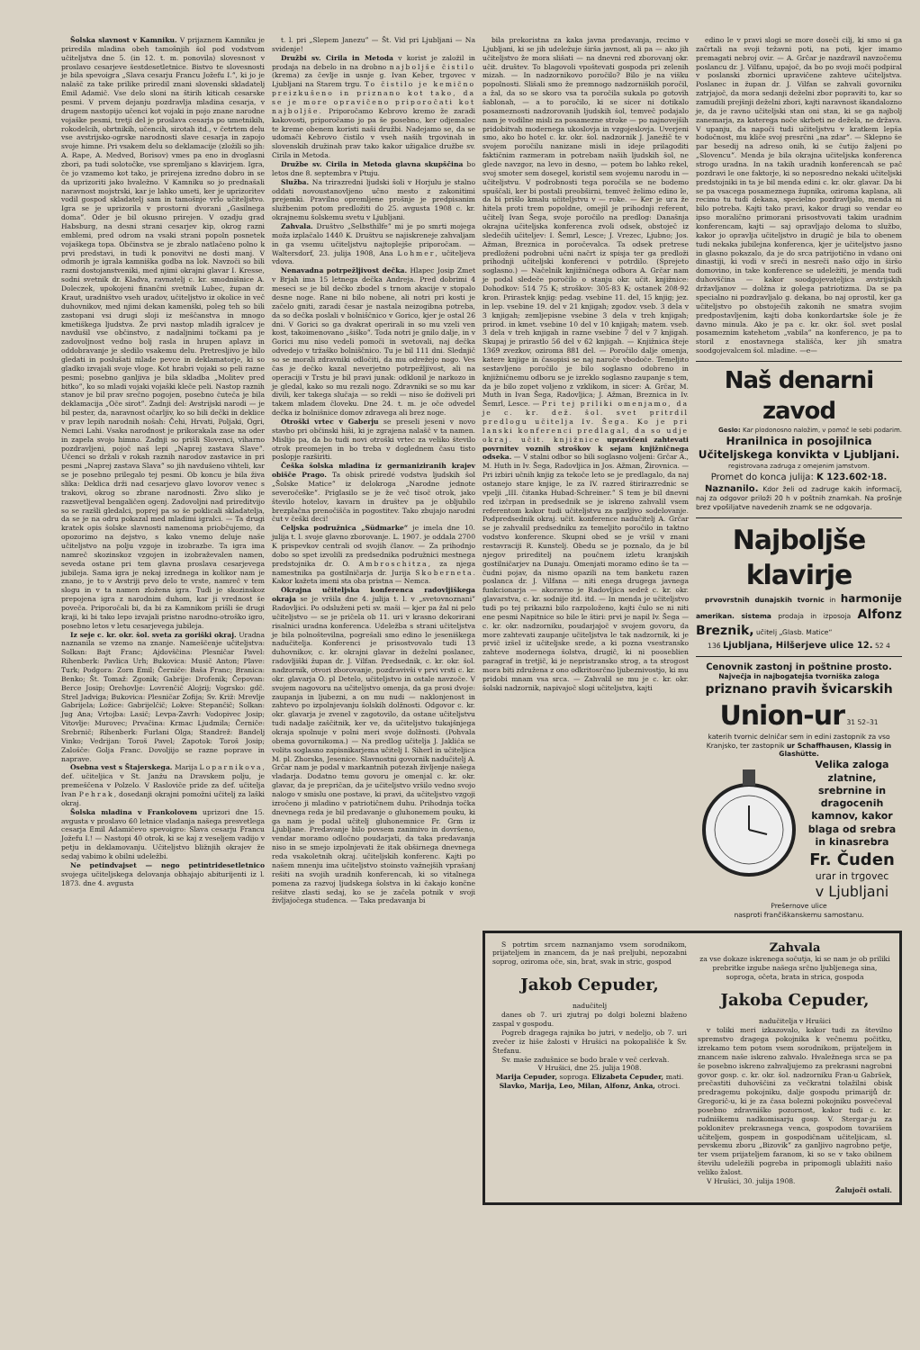Šolska slavnost v Kamniku. V prijaznem Kamniku je priredila mladina obeh tamošnjih šol pod vodstvom učiteljstva dne 5. (in 12. t. m. ponovila) slovesnost v proslavo cesarjeve šestdesetletnice. Bistvo te slovesnosti je bila spevoigra „Slava cesarju Francu Jožefu I.“, ki jo je nalašč za take prilike priredil znani slovenski skladatelj Emil Adamič. Vse delo sloni na štirih kiticah cesarske pesmi. V prvem dejanju pozdravlja mladina cesarja, v drugem nastopijo učenci kot vojaki in pojo znane narodne vojaške pesmi, tretji del je proslava cesarja po umetnikih, rokodelcih, obrtnikih, učencih, sirotah itd., v četrtem delu vse avstrijsko-ogrske narodnosti slave cesarja in zapojo svoje himne. Pri vsakem delu so deklamacije (zložili so jih: A. Rape, A. Medved, Borisov) vmes pa eno in dvoglasni zbori, pa tudi solotočke, vse spremljano s klavirjem. Igra, če jo vzamemo kot tako, je prirejena izredno dobro in se da uprizoriti jako hvaležno. V Kamniku so jo prednašali naravnost mojstrski, kar je lahko umeti, ker je uprizoritev vodil gospod skladatelj sam in tamošnje vrlo učiteljstvo. Igra se je uprizorila v prostorni dvorani „Gasilnega doma“. Oder je bil okusno prirejen. V ozadju grad Habsburg, na desni strani cesarjev kip, okrog razni emblemi, pred odrom na vsaki strani popoln posnetek vojaškega topa. Občinstva se je zbralo natlačeno polno k prvi predstavi, in tudi k ponovitvi ne dosti manj. V odmorih je igrala kamniška godba na lok. Navzoči so bili razni dostojanstveniki, med njimi okrajni glavar I. Kresse, sodni svetnik dr. Kladva, ravnatelj c. kr. smodnišnice A. Doleczek, upokojeni finančni svetnik Lubec, župan dr. Kraut, uradništvo vseh uradov, učiteljstvo iz okolice in več duhovnikov, med njimi dekan kamenški, poleg teh so bili zastopani vsi drugi sloji iz meščanstva in mnogo kmetiškega ljudstva. Že prvi nastop mladih igralcev je navdušil vse občinstvo, z nadaljnimi točkami pa je zadovoljnost vedno bolj rasla in hrupen aplavz in oddobravanje je sledilo vsakemu delu. Pretresljivo je bilo gledati in poslušati mlade pevce in deklamatorje, ki so gladko izvajali svoje vloge. Kot hrabri vojaki so peli razne pesmi; posebno ganljiva je bila skladba „Molitev pred bitko“, ko so mladi vojaki vojaški kleče peli. Nastop raznih stanov je bil prav srečno pogojen, posebno čuteča je bila deklamacija „Oče sirot“. Zadnji del: Avstrijski narodi — je bil pester, da, naravnost očarljiv, ko so bili dečki in deklice v prav lepih narodnih nošah: Čehi, Hrvati, Poljaki, Ogri, Nemci Lahi. Vsaka narodnost je prikorakala zase na oder in zapela svojo himno. Zadnji so prišli Slovenci, viharno pozdravljeni, pojoč naš lepi „Naprej zastava Slave“. Učenci so držali v rokah raznih narodov zastavice in pri pesmi „Naprej zastava Slava“ so jih navdušeno vihteli, kar se je posebno prilegalo tej pesmi. Ob koncu je bila živa slika: Deklica drži nad cesarjevo glavo lovorov venec s trakovi, okrog so zbrane narodnosti. Živo sliko je razsvetljeval bengaličen ogenj. Zadovoljni nad prireditvijo so se razšli gledalci, poprej pa so še poklicali skladatelja, da se je na odru pokazal med mladimi igralci. — Ta drugi kratek opis šolske slavnosti namenoma priobčujemo, da opozorimo na dejstvo, s kako vnemo deluje naše učiteljstvo na polju vzgoje in izobrazbe. Ta igra ima namreč skozinskoz vzgojen in izobraževalen namen, seveda ostane pri tem glavna proslava cesarjevega jubileja. Sama igra je nekaj izrednega in kolikor nam je znano, je to v Avstriji prvo delo te vrste, namreč v tem slogu in v ta namen zložena igra. Tudi je skozinskoz prepojena igra z narodnim duhom, kar ji vrednost še poveča. Priporočali bi, da bi za Kamnikom prišli še drugi kraji, ki bi tako lepo izvajali pristno narodno-otroško igro, posebno letos v letu cesarjevega jubileja.
Iz seje c. kr. okr. šol. sveta za goriški okraj. Uradna naznanila se vzemo na znanje. Nameščenje učiteljstva: Solkan: Bajt Franc; Ajdovščina: Plesničar Pavel: Rihenberk: Pavlica Urh; Bukovica: Musič Anton; Plave: Turk; Podgora: Zorn Emil; Černiče: Baša Franc; Branica: Benko; Št. Tomaž: Zgonik; Gabrije: Drofenik; Čepovan: Berce Josip; Orehovlje: Lovrenčič Alojzij; Vogrsko: gdč. Strel Jadviga; Bukovica: Plesničar Zofija; Sv. Križ: Mrevlje Gabrijela; Ložice: Gabrijelčič; Lokve: Stepančič; Solkan: Jug Ana; Vrtojba: Lasič; Levpa-Zavrh: Vodopivec Josip; Vitovlje: Murovec; Prvačina: Krmac Ljudmila; Černiče: Srebrnič; Rihenberk: Furlani Olga; Standrež: Bandelj Vinko; Vedrijan: Toroš Pavel; Zapotok: Toroš Josip; Zalošče: Golja Franc. Dovoljijo se razne poprave in naprave.
Osebna vest s Štajerskega. Marija Loparnikova, def. učiteljica v St. Janžu na Dravskem polju, je premeščena v Polzelo. V Rasloviče pride za def. učitelja Ivan Pehrak, dosedanji okrajni pomožni učitelj za laški okraj.
Šolska mladina v Frankolovem uprizori dne 15. avgusta v proslavo 60 letnice vladanja našega presvetlega cesarja Emil Adamičevo spevoigro: Slava cesarju Francu Jožefu I.! — Nastopi 40 otrok, ki se kaj z veseljem vadijo v petju in deklamovanju. Učiteljstvo bližnjih okrajev že sedaj vabimo k obilni udeležbi.
Ne petindvajset — nego petintridesetletnico svojega učiteljskega delovanja obhajajo abiturijenti iz l. 1873. dne 4. avgusta
t. l. pri „Slepem Janezu“ — Št. Vid pri Ljubljani — Na svidenje!
Družbi sv. Cirila in Metoda v korist je založil in prodaja na debelo in na drobno najboljše čistilo (krema) za čevlje in usnje g. Ivan Keber, trgovec v Ljubljani na Starem trgu. To čistilo je kemično preizkušeno in priznano kot tako, da se je more opravičeno priporočati kot najboljše. Priporočamo Kebrovo kremo že zaradi kakovosti, priporočamo jo pa še posebno, ker odjemalec te kreme obenem koristi naši družbi. Nadejamo se, da se udomači Kebrovo čistilo v vseh naših trgovinah in slovenskih družinah prav tako kakor užigalice družbe sv. Cirila in Metoda.
Družbe sv. Cirila in Metoda glavna skupščina bo letos dne 8. septembra v Ptuju.
Služba. Na trirazredni ljudski šoli v Horjulu je stalno oddati novoustanovljeno učno mesto z zakonitimi prejemki. Pravilno opremljene prošnje je predpisanim službenim potom predložiti do 25. avgusta 1908 c. kr. okrajnemu šolskemu svetu v Ljubljani.
Zahvala. Društvo „Selbsthilfe“ mi je po smrti mojega moža izplačalo 1440 K. Društvu se najiskreneje zahvaljam in ga vsemu učiteljstvu najtoplejše priporočam. — Waltersdorf, 23. julija 1908, Ana Lohmer, učiteljeva vdova.
Nenavadna potrpežljivost dečka. Hlapec Josip Zmet v Brjah ima 15 letnega dečka Andreja. Pred dobrimi 4 meseci se je bil dečko zbodel s trnom akacije v stopalo desne noge. Rane ni bilo nobene, ali notri pri kosti je začelo gniti, zaradi česar je nastala neizogibna potreba, da so dečka poslali v bolniščnico v Gorico, kjer je ostal 26 dni. V Gorici so ga dvakrat operirali in so mu vzeli ven kost, takoimenovano „šiško“. Toda notri je gnilo dalje, in v Gorici mu niso vedeli pomoči in svetovali, naj dečka odvedejo v tržaško bolniščnico. Tu je bil 111 dni. Slednjič so se morali zdravniki odločiti, da mu odrežejo nogo. Ves čas je dečko kazal neverjetno potrpežljivost, ali na operaciji v Trstu je bil pravi junak: odklonil je narkozo in je gledal, kako so mu rezali nogo. Zdravniki se so mu kar divili, ker takega slučaja — so rekli — niso še doživeli pri takem mladem človeku. Dne 24. t. m. je oče odvedel dečka iz bolnišnice domov zdravega ali brez noge.
Otroški vrtec v Gaberju se preseli jeseni v novo stavbo pri občinski hiši, ki je zgrajena nalašč v ta namen. Mislijo pa, da bo tudi novi otroški vrtec za veliko število otrok preomejen in bo treba v doglednem času tisto poslopje razširiti.
Češka šolska mladina iz germaniziranih krajev obišče Prago. Ta obisk priredé vodstva ljudskih šol „Šolske Matice“ iz delokroga „Narodne jednote severočeške“. Priglasilo se je že več tisoč otrok, jako število hotelov, kavarn in društev pa je obljubilo brezplačna prenočišča in pogostitev. Tako zbujajo narodni čut v češki deci!
Celjska podružnica „Südmarke“ je imela dne 10. julija t. l. svoje glavno zborovanje. L. 1907. je oddala 2700 K prispevkov centrali od svojih članov. — Za prihodnjo dobo so spet izvolili za predsednika podružnici mestnega predstojnika dr. O. Ambroschitza, za njega namestnika pa gostilničarja dr. Jurija Skoberneta. Kakor kažeta imeni sta oba pristna — Nemca.
Okrajna učiteljska konferenca radovljiškega okraja se je vršila dne 4. julija t. l. v „svetovnoznani“ Radovljici. Po odsluženi peti sv. maši — kjer pa žal ni pelo učiteljstvo — se je pričela ob 11. uri v krasno dekorirani risalnici uradna konferenca. Udeležba s strani učiteljstva je bila polnoštevilna, pogrešali smo edino le jeseniškega nadučitelja. Konferenci je prisostvovalo tudi 13 duhovnikov, c. kr. okrajni glavar in deželni poslanec, radovljiški župan dr. J. Vilfan. Predsednik, c. kr. okr. šol. nadzornik, otvori zborovanje, pozdravivši v prvi vrsti c. kr. okr. glavarja O. pl Detelo, učiteljstvo in ostale navzoče. V svojem nagovoru na učiteljstvo omenja, da ga prosi dvoje: zaupanja in ljubezni, a on mu nudi — naklonjenost in zahtevo po izpolnjevanju šolskih dolžnosti. Odgovor c. kr. okr. glavarja je zvenel v zagotovilo, da ostane učiteljstvu tudi nadalje zaščitnik, ker ve, da učiteljstvo tukajšnjega okraja spolnuje v polni meri svoje dolžnosti. (Pohvala obema govornikoma.) — Na predlog učitelja J. Jaklića se volita soglasno zapisnikarjema učitelj I. Siherl in učiteljica M. pl. Zhorska, Jesenice. Slavnostni govornik nadučitelj A. Grčar nam je podal v markantnih potezah življenje našega vladarja. Dodatno temu govoru je omenjal c. kr. okr. glavar, da je prepričan, da je učiteljstvo vršilo vedno svojo nalogo v smislu one postave, ki pravi, da učiteljstvo vzgoji izročeno ji mladino v patriotičnem duhu. Prihodnja točka dnevnega reda je bil predavanje o gluhonemem pouku, ki ga nam je podal učitelj gluhonemnice Fr. Grm iz Ljubljane. Predavanje bilo povsem zanimivo in dovršeno, vendar moramo odločno poudarjati, da taka predavanja niso in se smejo izpolnjevati že itak obširnega dnevnega reda vsakoletnih okraj. učiteljskih konferenc. Kajti po našem mnenju ima učiteljstvo stoinsto važnejših vprašanj rešiti na svojih uradnih konferencah, ki so vitalnega pomena za razvoj ljudskega šolstva in ki čakajo končne rešitve zlasti sedaj, ko se je začela potnik v svoji življajočega studenca. — Taka predavanja bi
bila prekoristna za kaka javna predavanja, recimo v Ljubljani, ki se jih udeležuje širša javnost, ali pa — ako jih učiteljstvo že mora slišati — na dnevni red zborovanj okr. učit. društev. To blagovoli vpoštevati gospoda pri zelenih mizah. — In nadzornikovo poročilo? Bilo je na višku popolnosti. Slišali smo že premnogo nadzorniških poročil, a žal, da so se skoro vsa ta poročila sukala po gotovih šablonah, — a to poročilo, ki se sicer ni dotikalo posameznosti nadzorovanih ljudskih šol, temveč podajalo nam je vodilne misli za posamezne stroke — po najnovejših pridobitvah modernega ukoslovja in vzgojeslovja. Uverjeni smo, ako bo hotel c. kr. okr. šol. nadzornik J. Janežič te v svojem poročilu nanizane misli in ideje prilagoditi faktičnim razmeram in potrebam naših ljudskih šol, ne glede navzgor, na levo in desno, — potem bo lahko rekel, svoj smoter sem dosegel, koristil sem svojemu narodu in — učiteljstvu. V podrobnosti tega poročila se ne bodemo spuščali, ker bi postali preobširni, temveč želimo edino le, da bi prišlo kmalu učiteljstvu v — roke. — Ker je ura že hitela proti trem popoldne, omejil je prihodnji referent, učitelj Ivan Šega, svoje poročilo na predlog: Današnja okrajna učiteljska konferenca zvoli odsek, obstoječ iz sledečih učiteljev: I. Šemrl, Lesce; J. Vrezec, Ljubno; Jos. Ažman, Breznica in poročevalca. Ta odsek pretrese predloženi podrobni učni načrt iz spisja ter ga predloži prihodnji učiteljski konferenci v potrdilo. (Sprejeto soglasno.) — Načelnik knjižničnega odbora A. Grčar nam je podal sledeče poročilo o stanju okr. učit. knjižnice: Dohodkov: 514 75 K; stroškov: 305·83 K; ostanek 208·92 kron. Prirastek knjig: pedag. vsebine 11. del, 15 knjig; jez. in lep. vsebine 19. del v 21 knjigah; zgodov. vseb. 3 dela v 3 knjigah; zemljepisne vsebine 3 dela v treh knjigah; prirod. in kmet. vsebine 10 del v 10 knjigah; matem. vseb. 3 dela v treh knjigah in razne vsebine 7 del v 7 knjigah. Skupaj je prirastlo 56 del v 62 knjigah. — Knjižnica šteje 1369 zvezkov, oziroma 881 del. — Poročilo dalje omenja, katere knjige in časopisi se naj naroče vbodoče. Temeljito sestavljeno poročilo je bilo soglasno odobreno in knjižničnemu odboru se je izreklo soglasno zaupanje s tem, da je bilo zopet voljeno z vzklikom, in sicer: A. Grčar, M. Muth in Ivan Šega, Radovljica; J. Ažman, Breznica in Iv. Šemrl, Lesce. — Pri tej priliki omenjamo, da je c. kr. dež. šol. svet pritrdil predlogu učitelja Iv. Šega. Ko je pri lanski konferenci predlagal, da so udje okraj. učit. knjižnice upravičeni zahtevati povrnitev voznih stroškov k sejam knjižničnega odseka. — V stalni odbor so bili soglasno voljeni: Grčar A., M. Huth in Iv. Šega, Radovljica in Jos. Ažman, Žirovnica. — Pri izbiri učnih knjig za tekoče leto se je predlagalo, da naj ostanejo stare knjige, le za IV. razred štirirazrednic se vpelji „III. čitanka Hubad-Schreiner.“ S tem je bil dnevni red izčrpan in predsednik se je iskreno zahvalil vsem referentom kakor tudi učiteljstvu za pazljivo sodelovanje. Podpredsednik okraj. učit. konference nadučitelj A. Grčar se je zahvalil predsedniku za temeljito poročilo in taktno vodstvo konference. Skupni obed se je vršil v znani restavraciji R. Kunstelj. Obedu se je poznalo, da je bil njegov prireditelj na poučnem izletu kranjskih gostilničarjev na Dunaju. Omenjati moramo edino še ta — čudni pojav, da nismo opazili na tem banketu razen poslanca dr. J. Vilfana — niti enega drugega javnega funkcionarja — akoravno je Radovljica sedež c. kr. okr. glavarstva, c. kr. sodnije itd. itd. — In menda je učiteljstvo tudi po tej prikazni bilo razpoloženo, kajti čulo se ni niti ene pesmi Napitnice so bile le štiri: prvi je napil Iv. Šega — c. kr. okr. nadzorniku, poudarjajoč v svojem govoru, da more zahtevati zaupanje učiteljstva le tak nadzornik, ki je prvič izšel iz učiteljske srede, a ki pozna vsestransko zahteve modernega šolstva, drugič, ki ni pooseblien paragraf in tretjič, ki je nepristransko strog, a ta strogost mora biti združena z ono odkritosrčno ljubeznivostjo, ki mu pridobi mnam vsa srca. — Zahvalil se mu je c. kr. okr. šolski nadzornik, napivajoč slogi učiteljstva, kajti
edino le v pravi slogi se more doseči cilj, ki smo si ga začrtali na svoji težavni poti, na poti, kjer imamo premagati nebroj ovir. — A. Grčar je nazdravil navzočemu poslancu dr. J. Vilfanu, upajoč, da bo po svoji moči podpiral v poslanski zbornici upravičene zahteve učiteljstva. Poslanec in župan dr. J. Vilfan se zahvali govorniku zatrjajoč, da mora sedanji deželni zbor popraviti to, kar so zamudili prejšnji deželni zbori, kajti naravnost škandalozno je, da je ravno učiteljski stan oni stan, ki se ga najbolj zanemarja, za katerega noče skrbeti ne dežela, ne država. V upanju, da napoči tudi učiteljstvu v kratkem lepša bodočnost, mu kliče svoj presrčni „na zdar“. — Sklepno še par besedij na adreso onih, ki se čutijo žaljeni po „Slovencu“. Menda je bila okrajna učiteljska konferenca strogo uradna. In na takih uradnih konferencah se pač pozdravi le one faktorje, ki so neposredno nekaki učiteljski predstojniki in ta je bil menda edini c. kr. okr. glavar. Da bi se pa vsacega posameznega župnika, oziroma kaplana, ali recimo tu tudi dekana, specielno pozdravljalo, menda ni bilo potreba. Kajti tako pravi, kakor drugi so vendar eo ipso moralično primorani prisostvovati takim uradnim konferencam, kajti — saj opravljajo deloma to službo, kakor jo opravlja učiteljstvo in drugič je bila to obenem tudi nekaka jubilejna konferenca, kjer je učiteljstvo jasno in glasno pokazalo, da je do srca patrijotično in vdano oni dinastiji, ki vodi v sreči in nesreči našo ožjo in širšo domovino, in take konference se udeležiti, je menda tudi duhovščina — kakor soodgojevateljica avstrijskih državljanov — dolžna iz golega patriotizma. Da se pa specialno ni pozdravljalo g. dekana, bo naj oprostil, ker ga učiteljstvo po obstoječih zakonih ne smatra svojim predpostavljenim, kajti doba konkordartske šole je že davno minula. Ako je pa c. kr. okr. šol. svet poslal posameznim katehetom „vabila“ na konferenco, je pa to storil z enostavnega stališča, ker jih smatra soodgojevalcem šol. mladine. —e—
Naš denarni zavod
Geslo: Kar plodonosno naložim, v pomoč le sebi podarim.
Hranilnica in posojilnica Učiteljskega konvikta v Ljubljani.
registrovana zadruga z omejenim jamstvom.
Promet do konca julija: K 123.602·18.
Naznanilo. Kdor želi od zadruge kakih informacij, naj za odgovor priloži 20 h v poštnih znamkah. Na prošnje brez vpošiljatve navedenih znamk se ne odgovarja.
Najboljše klavirje
prvovrstnih dunajskih tvornic in harmonije amerikan. sistema prodaja in izposoja Alfonz Breznik, učitelj „Glasb. Matice“
136 Ljubljana, Hilšerjeve ulice 12. 52 4
Cenovnik zastonj in poštnine prosto.
Največja in najbogatejša tvorniška zaloga
priznano pravih švicarskih
Union-ur 31 52–31
katerih tvornic delničar sem in edini zastopnik za vso Kranjsko, ter zastopnik ur Schaffhausen, Klassig in Glashütte.
Velika zaloga zlatnine, srebrnine in dragocenih kamnov, kakor blaga od srebra in kinasrebra
Fr. Čuden
urar in trgovec
v Ljubljani
Prešernove ulice
nasproti frančiškanskemu samostanu.
S potrtim srcem naznanjamo vsem sorodnikom, prijateljem in znancem, da je naš preljubi, nepozabni soprog, oziroma oče, sin, brat, svak in stric, gospod
Jakob Cepuder,
nadučitelj
danes ob 7. uri zjutraj po dolgi bolezni blaženo zaspal v gospodu.
Pogreb dragega rajnika bo jutri, v nedeljo, ob 7. uri zvečer iz hiše žalosti v Hrušici na pokopališče k Sv. Štefanu.
Sv. maše zadušnice se bodo brale v več cerkvah.
V Hrušici, dne 25. julija 1908.
Marija Cepuder, soproga. Elizabeta Cepuder, mati.
Slavko, Marija, Leo, Milan, Alfonz, Anka, otroci.
Zahvala
za vse dokaze iskrenega sočutja, ki se nam je ob priliki prebritke izgube našega srčno ljubljenega sina, soproga, očeta, brata in strica, gospoda
Jakoba Cepuder,
nadučitelja v Hrušici
v toliki meri izkazovalo, kakor tudi za številno spremstvo dragega pokojnika k večnemu počitku, izrekamo tem potom vsem sorodnikom, prijateljem in znancem naše iskreno zahvalo. Hvaležnega srca se pa še posebno iskreno zahvaljujemo za prekrasni nagrobni govor gosp. c. kr. okr. šol. nadzorniku Fran-u Gabršek, prečastiti duhovščini za večkratni tolažilni obisk predragemu pokojniku, dalje gospodu primarijů dr. Gregorič-u, ki je za časa bolezni pokojniku posvečeval posebno zdravniško pozornost, kakor tudi c. kr. rudniškemu nadkomisarju gosp. V. Stergar-ju za poklonitev prekrasnega venca, gospodom tovarišem učiteljem, gospem in gospodičnam učiteljicam, sl. pevskemu zboru „Bizovik“ za ganljivo nagrobno petje, ter vsem prijateljem faranom, ki so se v tako obilnem številu udeležili pogreba in pripomogli ublažiti našo veliko žalost.
V Hrušici, 30. julija 1908.
Žalujoči ostali.